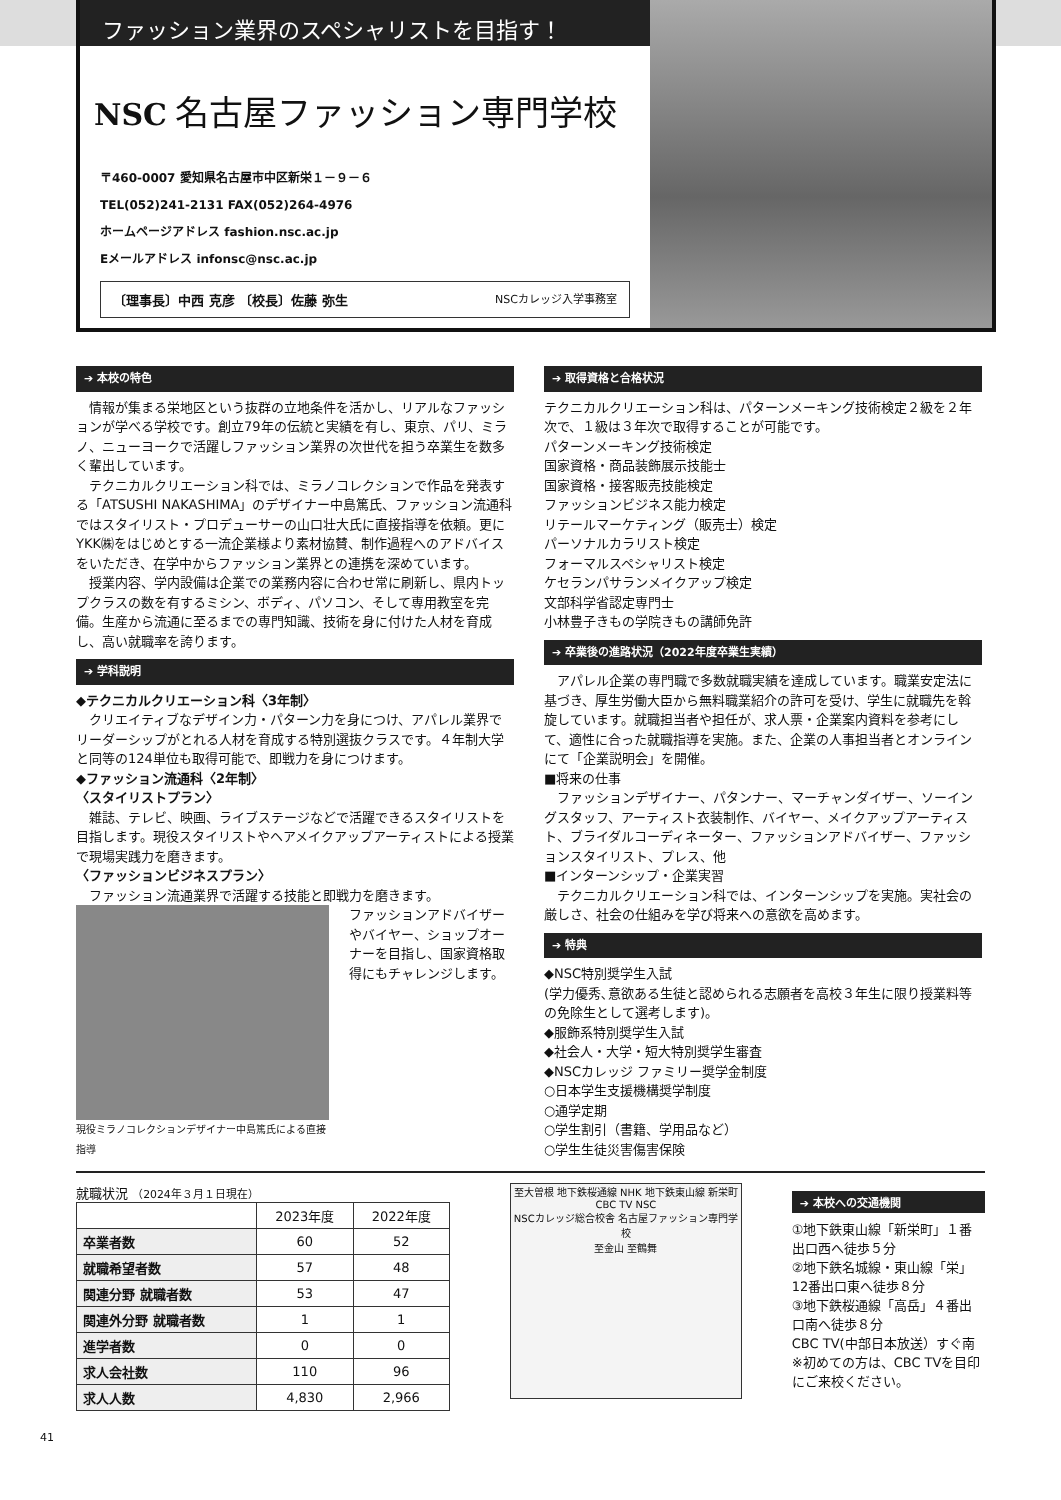ファッション業界のスペシャリストを目指す！
NSC 名古屋ファッション専門学校
〒460-0007 愛知県名古屋市中区新栄１－９－６
TEL(052)241-2131 FAX(052)264-4976
ホームページアドレス fashion.nsc.ac.jp
Eメールアドレス infonsc@nsc.ac.jp
〔理事長〕中西 克彦 〔校長〕佐藤 弥生 NSCカレッジ入学事務室
➔ 本校の特色
　情報が集まる栄地区という抜群の立地条件を活かし、リアルなファッションが学べる学校です。創立79年の伝統と実績を有し、東京、パリ、ミラノ、ニューヨークで活躍しファッション業界の次世代を担う卒業生を数多く輩出しています。
　テクニカルクリエーション科では、ミラノコレクションで作品を発表する「ATSUSHI NAKASHIMA」のデザイナー中島篤氏、ファッション流通科ではスタイリスト・プロデューサーの山口壮大氏に直接指導を依頼。更にYKK㈱をはじめとする一流企業様より素材協賛、制作過程へのアドバイスをいただき、在学中からファッション業界との連携を深めています。
　授業内容、学内設備は企業での業務内容に合わせ常に刷新し、県内トップクラスの数を有するミシン、ボディ、パソコン、そして専用教室を完備。生産から流通に至るまでの専門知識、技術を身に付けた人材を育成し、高い就職率を誇ります。
➔ 学科説明
◆テクニカルクリエーション科〈3年制〉
　クリエイティブなデザイン力・パターン力を身につけ、アパレル業界でリーダーシップがとれる人材を育成する特別選抜クラスです。４年制大学と同等の124単位も取得可能で、即戦力を身につけます。
◆ファッション流通科〈2年制〉
〈スタイリストプラン〉
　雑誌、テレビ、映画、ライブステージなどで活躍できるスタイリストを目指します。現役スタイリストやヘアメイクアップアーティストによる授業で現場実践力を磨きます。
〈ファッションビジネスプラン〉
　ファッション流通業界で活躍する技能と即戦力を磨きます。
現役ミラノコレクションデザイナー中島篤氏による直接指導
ファッションアドバイザーやバイヤー、ショップオーナーを目指し、国家資格取得にもチャレンジします。
➔ 取得資格と合格状況
テクニカルクリエーション科は、パターンメーキング技術検定２級を２年次で、１級は３年次で取得することが可能です。
パターンメーキング技術検定
国家資格・商品装飾展示技能士
国家資格・接客販売技能検定
ファッションビジネス能力検定
リテールマーケティング（販売士）検定
パーソナルカラリスト検定
フォーマルスペシャリスト検定
ケセランパサランメイクアップ検定
文部科学省認定専門士
小林豊子きもの学院きもの講師免許
➔ 卒業後の進路状況（2022年度卒業生実績）
　アパレル企業の専門職で多数就職実績を達成しています。職業安定法に基づき、厚生労働大臣から無料職業紹介の許可を受け、学生に就職先を斡旋しています。就職担当者や担任が、求人票・企業案内資料を参考にして、適性に合った就職指導を実施。また、企業の人事担当者とオンラインにて「企業説明会」を開催。
■将来の仕事
　ファッションデザイナー、パタンナー、マーチャンダイザー、ソーイングスタッフ、アーティスト衣装制作、バイヤー、メイクアップアーティスト、ブライダルコーディネーター、ファッションアドバイザー、ファッションスタイリスト、プレス、他
■インターンシップ・企業実習
　テクニカルクリエーション科では、インターンシップを実施。実社会の厳しさ、社会の仕組みを学び将来への意欲を高めます。
➔ 特典
◆NSC特別奨学生入試
(学力優秀､意欲ある生徒と認められる志願者を高校３年生に限り授業料等の免除生として選考します)。
◆服飾系特別奨学生入試
◆社会人・大学・短大特別奨学生審査
◆NSCカレッジ ファミリー奨学金制度
○日本学生支援機構奨学制度
○通学定期
○学生割引（書籍、学用品など）
○学生生徒災害傷害保険
就職状況 （2024年３月１日現在）
| | 2023年度 | 2022年度 |
| --- | --- | --- |
| 卒業者数 | 60 | 52 |
| 就職希望者数 | 57 | 48 |
| 関連分野 就職者数 | 53 | 47 |
| 関連外分野 就職者数 | 1 | 1 |
| 進学者数 | 0 | 0 |
| 求人会社数 | 110 | 96 |
| 求人人数 | 4,830 | 2,966 |
至大曽根 地下鉄桜通線 NHK 地下鉄東山線 新栄町 CBC TV NSC
NSCカレッジ総合校舎 名古屋ファッション専門学校
至金山 至鶴舞
➔ 本校への交通機関
①地下鉄東山線「新栄町」１番出口西へ徒歩５分
②地下鉄名城線・東山線「栄」12番出口東へ徒歩８分
③地下鉄桜通線「高岳」４番出口南へ徒歩８分
CBC TV(中部日本放送）すぐ南
※初めての方は、CBC TVを目印にご来校ください。
41